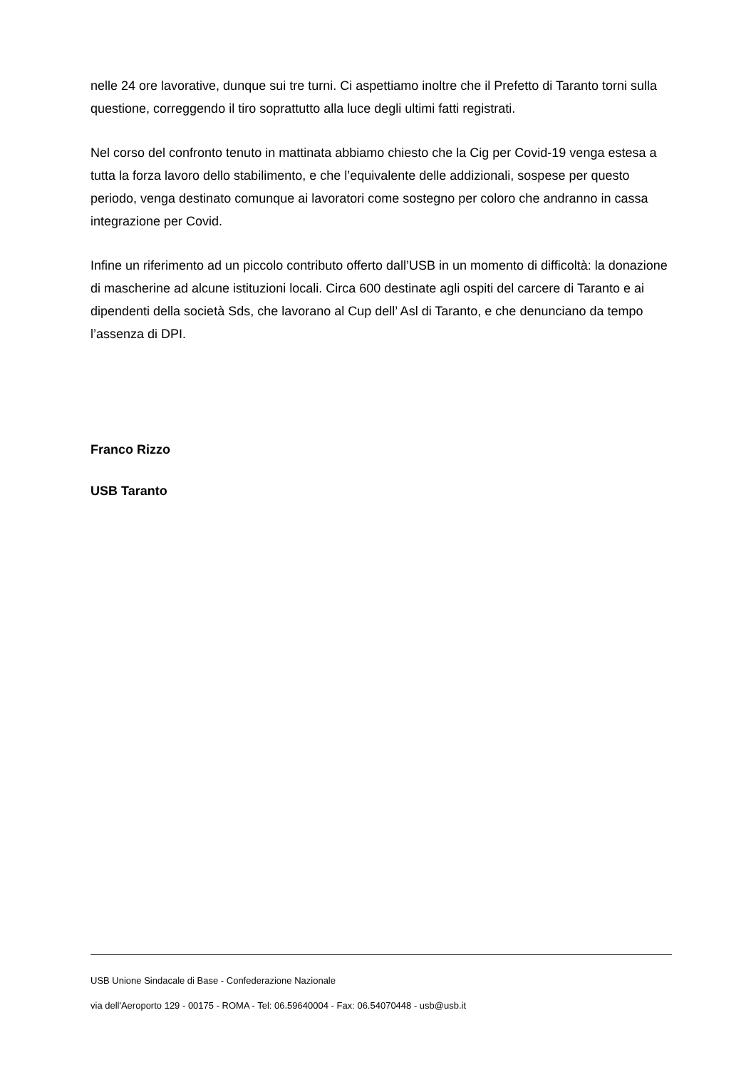nelle 24 ore lavorative, dunque sui tre turni. Ci aspettiamo inoltre che il Prefetto di Taranto torni sulla questione, correggendo il tiro soprattutto alla luce degli ultimi fatti registrati.
Nel corso del confronto tenuto in mattinata abbiamo chiesto che la Cig per Covid-19 venga estesa a tutta la forza lavoro dello stabilimento, e che l’equivalente delle addizionali, sospese per questo periodo, venga destinato comunque ai lavoratori come sostegno per coloro che andranno in cassa integrazione per Covid.
Infine un riferimento ad un piccolo contributo offerto dall’USB in un momento di difficoltà: la donazione di mascherine ad alcune istituzioni locali. Circa 600 destinate agli ospiti del carcere di Taranto e ai dipendenti della società Sds, che lavorano al Cup dell’ Asl di Taranto, e che denunciano da tempo l’assenza di DPI.
Franco Rizzo
USB Taranto
USB Unione Sindacale di Base - Confederazione Nazionale
via dell'Aeroporto 129 - 00175 - ROMA - Tel: 06.59640004 - Fax: 06.54070448 - usb@usb.it